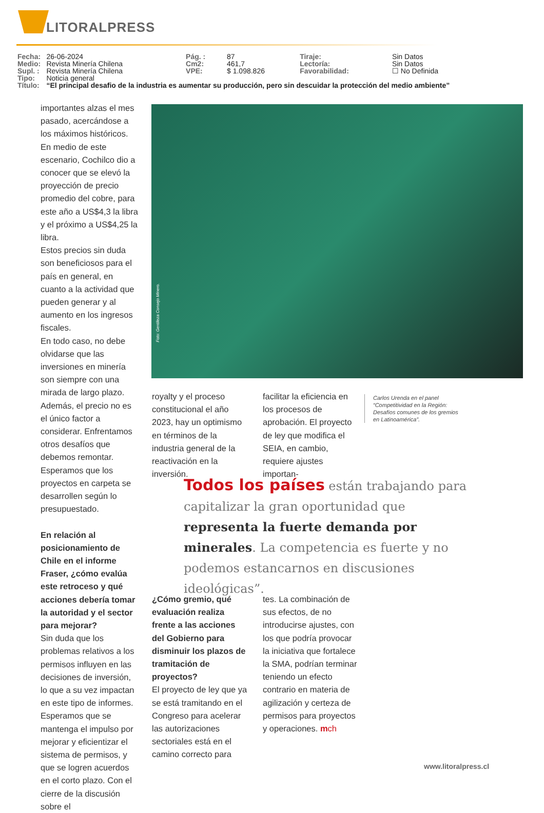LITORALPRESS
| Fecha: | 26-06-2024 | Pág. : | 87 | Tiraje: | Sin Datos |
| Medio: | Revista Minería Chilena | Cm2: | 461,7 | Lectoría: | Sin Datos |
| Supl. : | Revista Minería Chilena | VPE: | $ 1.098.826 | Favorabilidad: | ☐ No Definida |
| Tipo: | Noticia general | | | | |
| Título: | “El principal desafio de la industria es aumentar su producción, pero sin descuidar la protección del medio ambiente” | | | | |
importantes alzas el mes pasado, acercándose a los máximos históricos. En medio de este escenario, Cochilco dio a conocer que se elevó la proyección de precio promedio del cobre, para este año a US$4,3 la libra y el próximo a US$4,25 la libra.
Estos precios sin duda son beneficiosos para el país en general, en cuanto a la actividad que pueden generar y al aumento en los ingresos fiscales.
En todo caso, no debe olvidarse que las inversiones en minería son siempre con una mirada de largo plazo. Además, el precio no es el único factor a considerar. Enfrentamos otros desafíos que debemos remontar. Esperamos que los proyectos en carpeta se desarrollen según lo presupuestado.
En relación al posicionamiento de Chile en el informe Fraser, ¿cómo evalúa este retroceso y qué acciones debería tomar la autoridad y el sector para mejorar?
Sin duda que los problemas relativos a los permisos influyen en las decisiones de inversión, lo que a su vez impactan en este tipo de informes. Esperamos que se mantenga el impulso por mejorar y eficientizar el sistema de permisos, y que se logren acuerdos en el corto plazo. Con el cierre de la discusión sobre el
Foto: Gentileza Consejo Minero.
royalty y el proceso constitucional el año 2023, hay un optimismo en términos de la industria general de la reactivación en la inversión.
facilitar la eficiencia en los procesos de aprobación. El proyecto de ley que modifica el SEIA, en cambio, requiere ajustes importan-
Carlos Urenda en el panel “Competitividad en la Región: Desafíos comunes de los gremios en Latinoamérica”.
Todos los países están trabajando para capitalizar la gran oportunidad que representa la fuerte demanda por minerales. La competencia es fuerte y no podemos estancarnos en discusiones ideológicas”.
¿Cómo gremio, qué evaluación realiza frente a las acciones del Gobierno para disminuir los plazos de tramitación de proyectos?
El proyecto de ley que ya se está tramitando en el Congreso para acelerar las autorizaciones sectoriales está en el camino correcto para
tes. La combinación de sus efectos, de no introducirse ajustes, con los que podría provocar la iniciativa que fortalece la SMA, podrían terminar teniendo un efecto contrario en materia de agilización y certeza de permisos para proyectos y operaciones. mch
www.litoralpress.cl